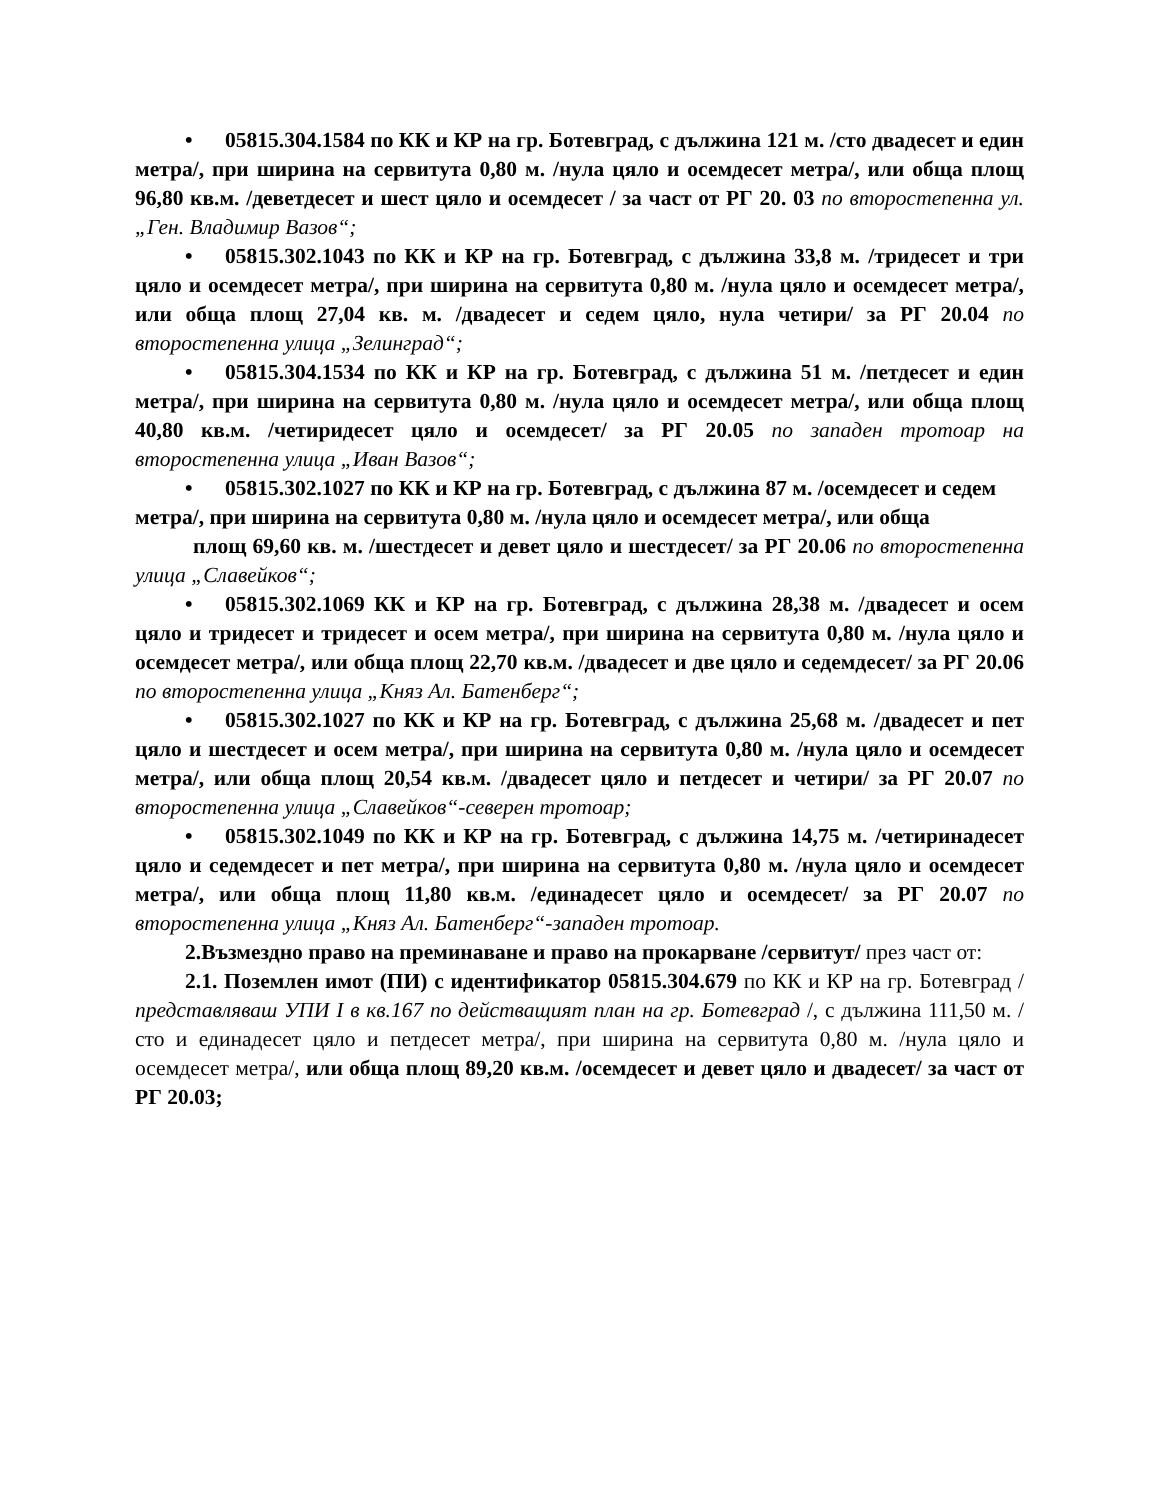• 05815.304.1584 по КК и КР на гр. Ботевград, с дължина 121 м. /сто двадесет и един метра/, при ширина на сервитута 0,80 м. /нула цяло и осемдесет метра/, или обща площ 96,80 кв.м. /деветдесет и шест цяло и осемдесет / за част от РГ 20. 03 по второстепенна ул. „Ген. Владимир Вазов“;
• 05815.302.1043 по КК и КР на гр. Ботевград, с дължина 33,8 м. /тридесет и три цяло и осемдесет метра/, при ширина на сервитута 0,80 м. /нула цяло и осемдесет метра/, или обща площ 27,04 кв. м. /двадесет и седем цяло, нула четири/ за РГ 20.04 по второстепенна улица „Зелинград“;
• 05815.304.1534 по КК и КР на гр. Ботевград, с дължина 51 м. /петдесет и един метра/, при ширина на сервитута 0,80 м. /нула цяло и осемдесет метра/, или обща площ 40,80 кв.м. /четиридесет цяло и осемдесет/ за РГ 20.05 по западен тротоар на второстепенна улица „Иван Вазов“;
• 05815.302.1027 по КК и КР на гр. Ботевград, с дължина 87 м. /осемдесет и седем метра/, при ширина на сервитута 0,80 м. /нула цяло и осемдесет метра/, или обща
площ 69,60 кв. м. /шестдесет и девет цяло и шестдесет/ за РГ 20.06 по второстепенна улица „Славейков“;
• 05815.302.1069 КК и КР на гр. Ботевград, с дължина 28,38 м. /двадесет и осем цяло и тридесет и тридесет и осем метра/, при ширина на сервитута 0,80 м. /нула цяло и осемдесет метра/, или обща площ 22,70 кв.м. /двадесет и две цяло и седемдесет/ за РГ 20.06 по второстепенна улица „Княз Ал. Батенберг“;
• 05815.302.1027 по КК и КР на гр. Ботевград, с дължина 25,68 м. /двадесет и пет цяло и шестдесет и осем метра/, при ширина на сервитута 0,80 м. /нула цяло и осемдесет метра/, или обща площ 20,54 кв.м. /двадесет цяло и петдесет и четири/ за РГ 20.07 по второстепенна улица „Славейков“-северен тротоар;
• 05815.302.1049 по КК и КР на гр. Ботевград, с дължина 14,75 м. /четиринадесет цяло и седемдесет и пет метра/, при ширина на сервитута 0,80 м. /нула цяло и осемдесет метра/, или обща площ 11,80 кв.м. /единадесет цяло и осемдесет/ за РГ 20.07 по второстепенна улица „Княз Ал. Батенберг“-западен тротоар.
2.Възмездно право на преминаване и право на прокарване /сервитут/ през част от:
2.1. Поземлен имот (ПИ) с идентификатор 05815.304.679 по КК и КР на гр. Ботевград /представляваш УПИ I в кв.167 по действащият план на гр. Ботевград /, с дължина 111,50 м. /сто и единадесет цяло и петдесет метра/, при ширина на сервитута 0,80 м. /нула цяло и осемдесет метра/, или обща площ 89,20 кв.м. /осемдесет и девет цяло и двадесет/ за част от РГ 20.03;